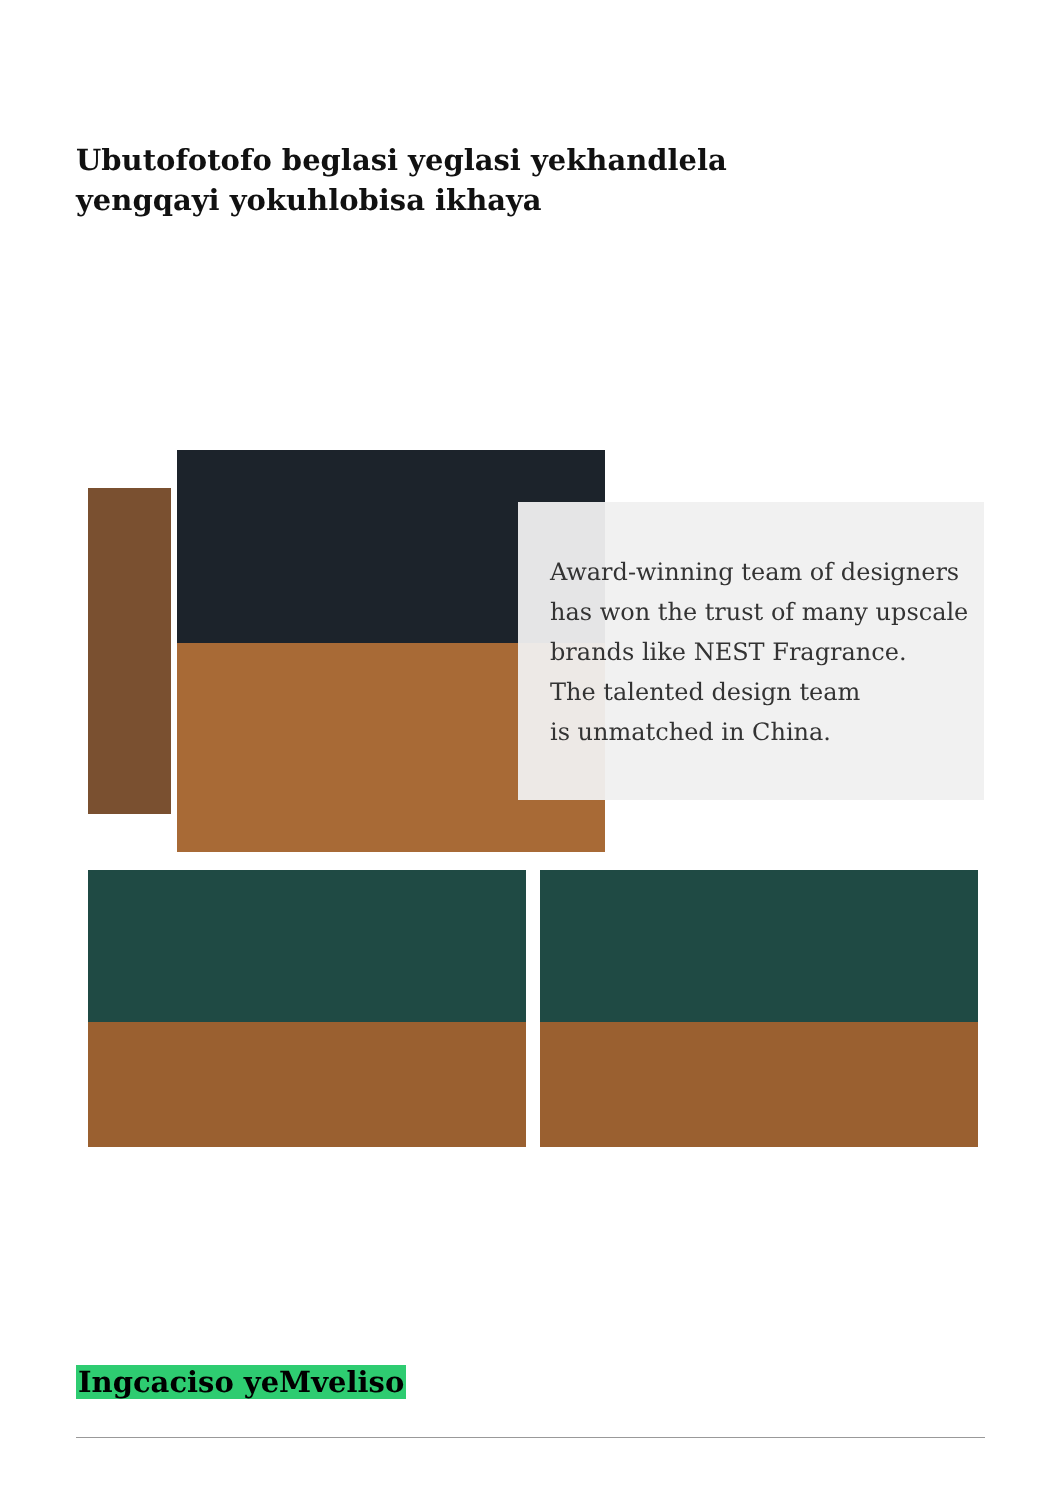Ubutofotofo beglasi yeglasi yekhandlela yengqayi yokuhlobisa ikhaya
Award-winning team of designers
has won the trust of many upscale
brands like NEST Fragrance.
The talented design team
is unmatched in China.
Ingcaciso yeMveliso